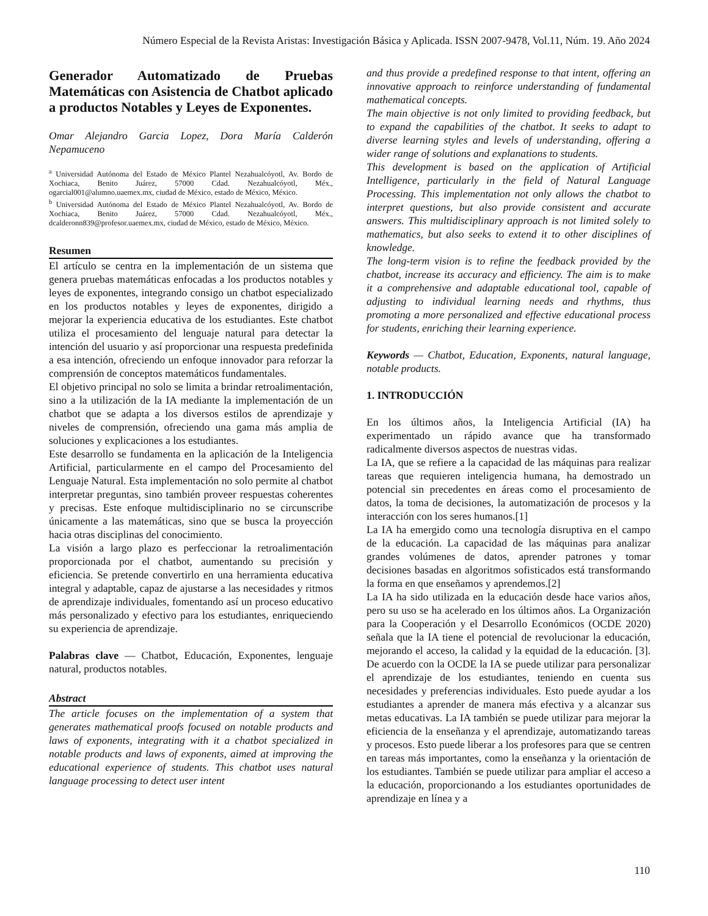Número Especial de la Revista Aristas: Investigación Básica y Aplicada. ISSN 2007-9478, Vol.11, Núm. 19. Año 2024
Generador Automatizado de Pruebas Matemáticas con Asistencia de Chatbot aplicado a productos Notables y Leyes de Exponentes.
Omar Alejandro Garcia Lopez, Dora María Calderón Nepamuceno
<sup>a</sup> Universidad Autónoma del Estado de México Plantel Nezahualcóyotl, Av. Bordo de Xochiaca, Benito Juárez, 57000 Cdad. Nezahualcóyotl, Méx., ogarcial001@alumno.uaemex.mx, ciudad de México, estado de México, México.
<sup>b</sup> Universidad Autónoma del Estado de México Plantel Nezahualcóyotl, Av. Bordo de Xochiaca, Benito Juárez, 57000 Cdad. Nezahualcóyotl, Méx., dcalderonn839@profesor.uaemex.mx, ciudad de México, estado de México, México.
Resumen
El artículo se centra en la implementación de un sistema que genera pruebas matemáticas enfocadas a los productos notables y leyes de exponentes, integrando consigo un chatbot especializado en los productos notables y leyes de exponentes, dirigido a mejorar la experiencia educativa de los estudiantes. Este chatbot utiliza el procesamiento del lenguaje natural para detectar la intención del usuario y así proporcionar una respuesta predefinida a esa intención, ofreciendo un enfoque innovador para reforzar la comprensión de conceptos matemáticos fundamentales.
El objetivo principal no solo se limita a brindar retroalimentación, sino a la utilización de la IA mediante la implementación de un chatbot que se adapta a los diversos estilos de aprendizaje y niveles de comprensión, ofreciendo una gama más amplia de soluciones y explicaciones a los estudiantes.
Este desarrollo se fundamenta en la aplicación de la Inteligencia Artificial, particularmente en el campo del Procesamiento del Lenguaje Natural. Esta implementación no solo permite al chatbot interpretar preguntas, sino también proveer respuestas coherentes y precisas. Este enfoque multidisciplinario no se circunscribe únicamente a las matemáticas, sino que se busca la proyección hacia otras disciplinas del conocimiento.
La visión a largo plazo es perfeccionar la retroalimentación proporcionada por el chatbot, aumentando su precisión y eficiencia. Se pretende convertirlo en una herramienta educativa integral y adaptable, capaz de ajustarse a las necesidades y ritmos de aprendizaje individuales, fomentando así un proceso educativo más personalizado y efectivo para los estudiantes, enriqueciendo su experiencia de aprendizaje.
Palabras clave — Chatbot, Educación, Exponentes, lenguaje natural, productos notables.
Abstract
The article focuses on the implementation of a system that generates mathematical proofs focused on notable products and laws of exponents, integrating with it a chatbot specialized in notable products and laws of exponents, aimed at improving the educational experience of students. This chatbot uses natural language processing to detect user intent
and thus provide a predefined response to that intent, offering an innovative approach to reinforce understanding of fundamental mathematical concepts.
The main objective is not only limited to providing feedback, but to expand the capabilities of the chatbot. It seeks to adapt to diverse learning styles and levels of understanding, offering a wider range of solutions and explanations to students.
This development is based on the application of Artificial Intelligence, particularly in the field of Natural Language Processing. This implementation not only allows the chatbot to interpret questions, but also provide consistent and accurate answers. This multidisciplinary approach is not limited solely to mathematics, but also seeks to extend it to other disciplines of knowledge.
The long-term vision is to refine the feedback provided by the chatbot, increase its accuracy and efficiency. The aim is to make it a comprehensive and adaptable educational tool, capable of adjusting to individual learning needs and rhythms, thus promoting a more personalized and effective educational process for students, enriching their learning experience.
Keywords — Chatbot, Education, Exponents, natural language, notable products.
1. INTRODUCCIÓN
En los últimos años, la Inteligencia Artificial (IA) ha experimentado un rápido avance que ha transformado radicalmente diversos aspectos de nuestras vidas.
La IA, que se refiere a la capacidad de las máquinas para realizar tareas que requieren inteligencia humana, ha demostrado un potencial sin precedentes en áreas como el procesamiento de datos, la toma de decisiones, la automatización de procesos y la interacción con los seres humanos.[1]
La IA ha emergido como una tecnología disruptiva en el campo de la educación. La capacidad de las máquinas para analizar grandes volúmenes de datos, aprender patrones y tomar decisiones basadas en algoritmos sofisticados está transformando la forma en que enseñamos y aprendemos.[2]
La IA ha sido utilizada en la educación desde hace varios años, pero su uso se ha acelerado en los últimos años. La Organización para la Cooperación y el Desarrollo Económicos (OCDE 2020) señala que la IA tiene el potencial de revolucionar la educación, mejorando el acceso, la calidad y la equidad de la educación. [3]. De acuerdo con la OCDE la IA se puede utilizar para personalizar el aprendizaje de los estudiantes, teniendo en cuenta sus necesidades y preferencias individuales. Esto puede ayudar a los estudiantes a aprender de manera más efectiva y a alcanzar sus metas educativas. La IA también se puede utilizar para mejorar la eficiencia de la enseñanza y el aprendizaje, automatizando tareas y procesos. Esto puede liberar a los profesores para que se centren en tareas más importantes, como la enseñanza y la orientación de los estudiantes. También se puede utilizar para ampliar el acceso a la educación, proporcionando a los estudiantes oportunidades de aprendizaje en línea y a
110